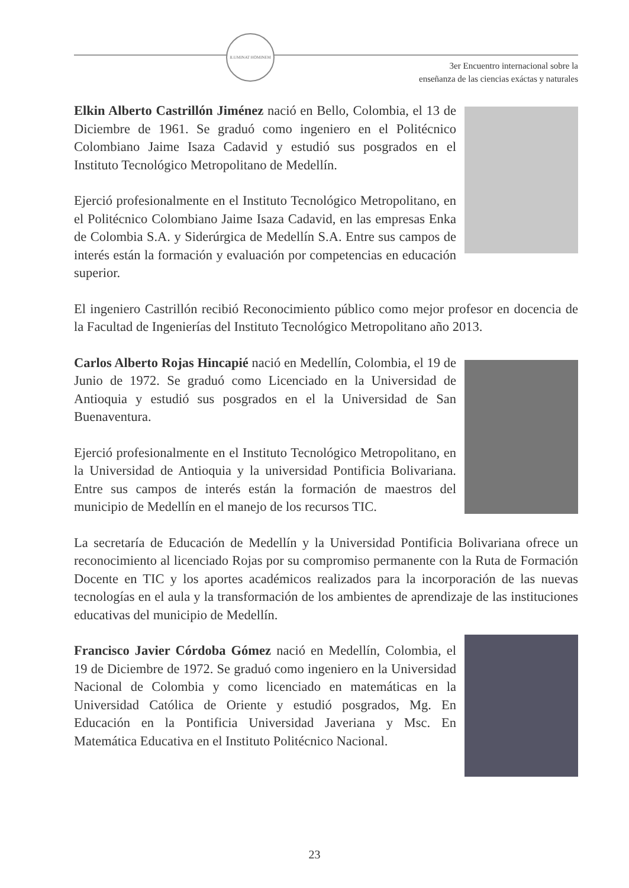ILUMINAT HOMINEM
3er Encuentro internacional sobre la
enseñanza de las ciencias exáctas y naturales
Elkin Alberto Castrillón Jiménez nació en Bello, Colombia, el 13 de Diciembre de 1961. Se graduó como ingeniero en el Politécnico Colombiano Jaime Isaza Cadavid y estudió sus posgrados en el Instituto Tecnológico Metropolitano de Medellín.
Ejerció profesionalmente en el Instituto Tecnológico Metropolitano, en el Politécnico Colombiano Jaime Isaza Cadavid, en las empresas Enka de Colombia S.A. y Siderúrgica de Medellín S.A. Entre sus campos de interés están la formación y evaluación por competencias en educación superior.
El ingeniero Castrillón recibió Reconocimiento público como mejor profesor en docencia de la Facultad de Ingenierías del Instituto Tecnológico Metropolitano año 2013.
Carlos Alberto Rojas Hincapié nació en Medellín, Colombia, el 19 de Junio de 1972. Se graduó como Licenciado en la Universidad de Antioquia y estudió sus posgrados en el la Universidad de San Buenaventura.
Ejerció profesionalmente en el Instituto Tecnológico Metropolitano, en la Universidad de Antioquia y la universidad Pontificia Bolivariana. Entre sus campos de interés están la formación de maestros del municipio de Medellín en el manejo de los recursos TIC.
La secretaría de Educación de Medellín y la Universidad Pontificia Bolivariana ofrece un reconocimiento al licenciado Rojas por su compromiso permanente con la Ruta de Formación Docente en TIC y los aportes académicos realizados para la incorporación de las nuevas tecnologías en el aula y la transformación de los ambientes de aprendizaje de las instituciones educativas del municipio de Medellín.
Francisco Javier Córdoba Gómez nació en Medellín, Colombia, el 19 de Diciembre de 1972. Se graduó como ingeniero en la Universidad Nacional de Colombia y como licenciado en matemáticas en la Universidad Católica de Oriente y estudió posgrados, Mg. En Educación en la Pontificia Universidad Javeriana y Msc. En Matemática Educativa en el Instituto Politécnico Nacional.
23